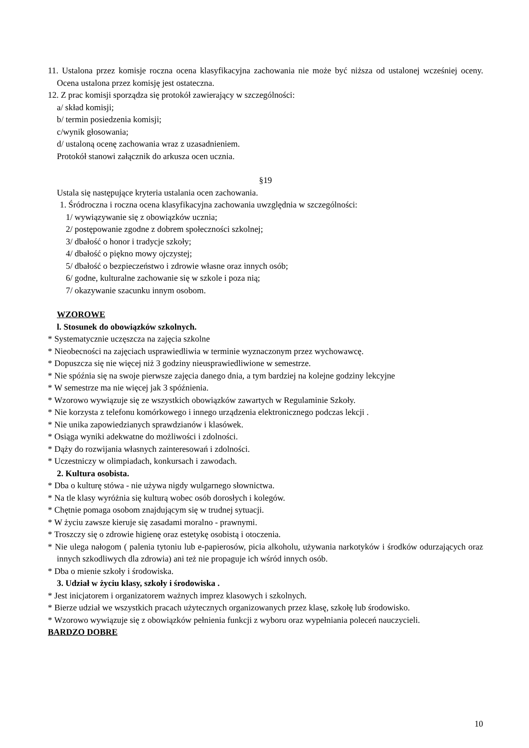11. Ustalona przez komisje roczna ocena klasyfikacyjna zachowania nie może być niższa od ustalonej wcześniej oceny. Ocena ustalona przez komisję jest ostateczna.
12. Z prac komisji sporządza się protokół zawierający w szczególności:
a/ skład komisji;
b/ termin posiedzenia komisji;
c/wynik głosowania;
d/ ustaloną ocenę zachowania wraz z uzasadnieniem.
Protokół stanowi załącznik do arkusza ocen ucznia.
§19
Ustala się następujące kryteria ustalania ocen zachowania.
1. Śródroczna i roczna ocena klasyfikacyjna zachowania uwzględnia w szczególności:
1/ wywiązywanie się z obowiązków ucznia;
2/ postępowanie zgodne z dobrem społeczności szkolnej;
3/ dbałość o honor i tradycje szkoły;
4/ dbałość o piękno mowy ojczystej;
5/ dbałość o bezpieczeństwo i zdrowie własne oraz innych osób;
6/ godne, kulturalne zachowanie się w szkole i poza nią;
7/ okazywanie szacunku innym osobom.
WZOROWE
l. Stosunek do obowiązków szkolnych.
* Systematycznie uczęszcza na zajęcia szkolne
* Nieobecności na zajęciach usprawiedliwia w terminie wyznaczonym przez wychowawcę.
* Dopuszcza się nie więcej niż 3 godziny nieusprawiedliwione w semestrze.
* Nie spóźnia się na swoje pierwsze zajęcia danego dnia, a tym bardziej na kolejne godziny lekcyjne
* W semestrze ma nie więcej jak 3 spóźnienia.
* Wzorowo wywiązuje się ze wszystkich obowiązków zawartych w Regulaminie Szkoły.
* Nie korzysta z telefonu komórkowego i innego urządzenia elektronicznego podczas lekcji .
* Nie unika zapowiedzianych sprawdzianów i klasówek.
* Osiąga wyniki adekwatne do możliwości i zdolności.
* Dąży do rozwijania własnych zainteresowań i zdolności.
* Uczestniczy w olimpiadach, konkursach i zawodach.
2. Kultura osobista.
* Dba o kulturę stówa - nie używa nigdy wulgarnego słownictwa.
* Na tle klasy wyróżnia się kulturą wobec osób dorosłych i kolegów.
* Chętnie pomaga osobom znajdującym się w trudnej sytuacji.
* W życiu zawsze kieruje się zasadami moralno - prawnymi.
* Troszczy się o zdrowie higienę oraz estetykę osobistą i otoczenia.
* Nie ulega nałogom ( palenia tytoniu lub e-papierosów, picia alkoholu, używania narkotyków i środków odurzających oraz innych szkodliwych dla zdrowia) ani też nie propaguje ich wśród innych osób.
* Dba o mienie szkoły i środowiska.
3. Udział w życiu klasy, szkoły i środowiska .
* Jest inicjatorem i organizatorem ważnych imprez klasowych i szkolnych.
* Bierze udział we wszystkich pracach użytecznych organizowanych przez klasę, szkołę lub środowisko.
* Wzorowo wywiązuje się z obowiązków pełnienia funkcji z wyboru oraz wypełniania poleceń nauczycieli.
BARDZO DOBRE
10